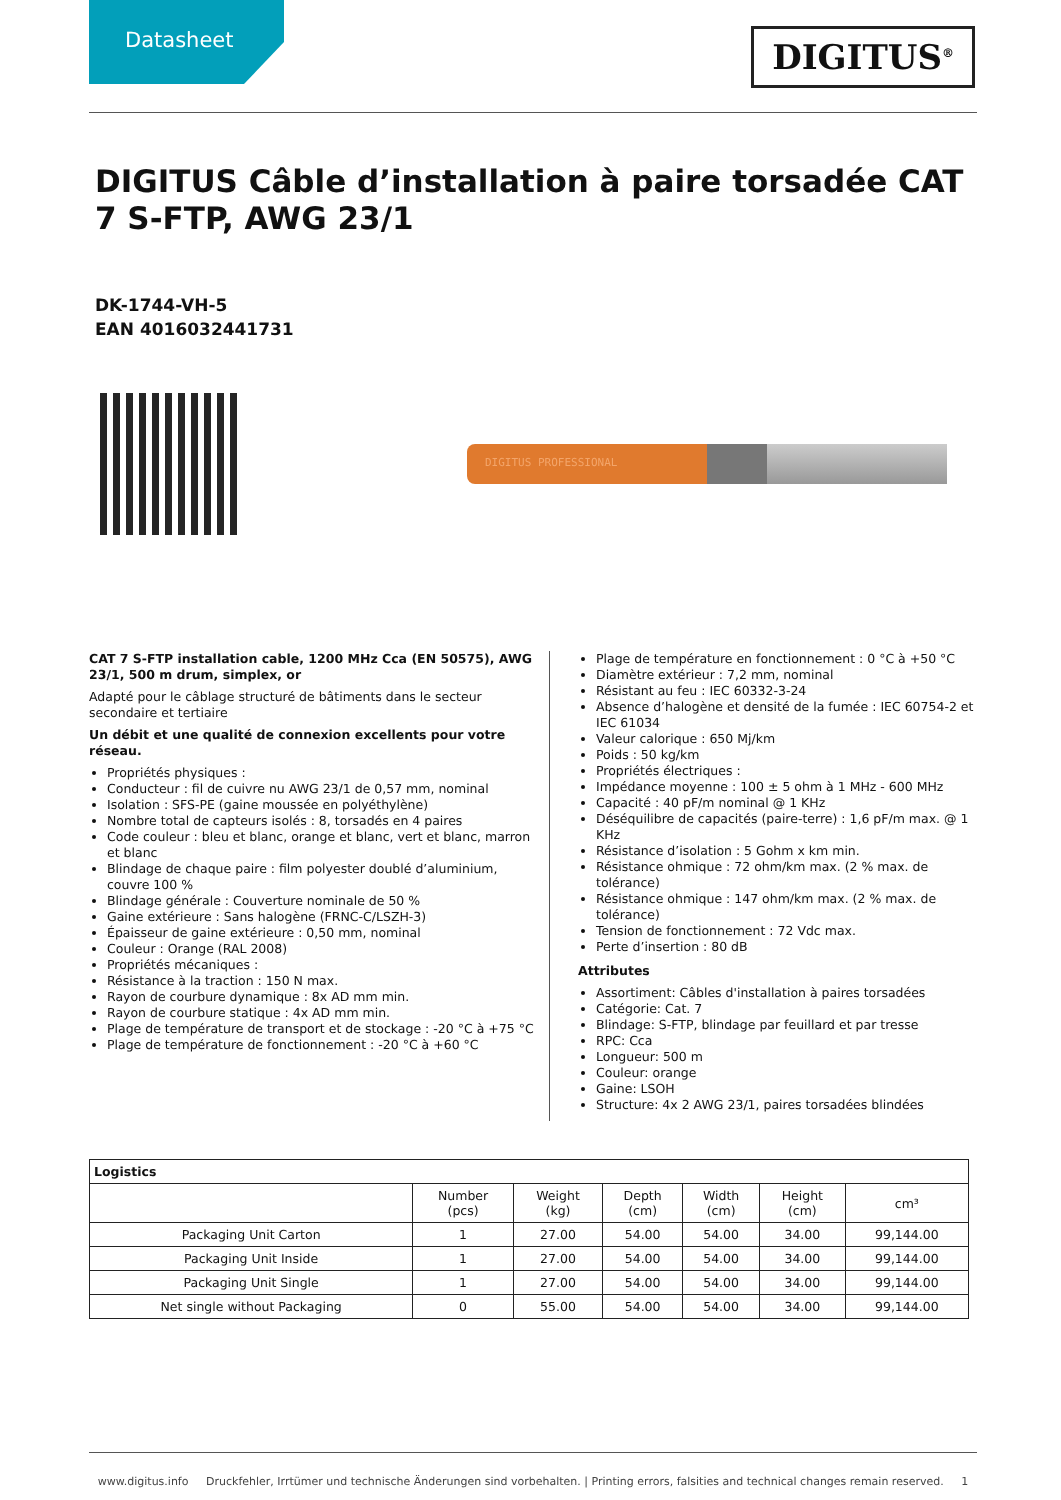Datasheet
DIGITUS<sup>®</sup>
DIGITUS Câble d’installation à paire torsadée CAT 7 S-FTP, AWG 23/1
DK-1744-VH-5
EAN 4016032441731
DIGITUS PROFESSIONAL
CAT 7 S-FTP installation cable, 1200 MHz Cca (EN 50575), AWG 23/1, 500 m drum, simplex, or
Adapté pour le câblage structuré de bâtiments dans le secteur secondaire et tertiaire
Un débit et une qualité de connexion excellents pour votre réseau.
Propriétés physiques :
Conducteur : fil de cuivre nu AWG 23/1 de 0,57 mm, nominal
Isolation : SFS-PE (gaine moussée en polyéthylène)
Nombre total de capteurs isolés : 8, torsadés en 4 paires
Code couleur : bleu et blanc, orange et blanc, vert et blanc, marron et blanc
Blindage de chaque paire : film polyester doublé d’aluminium, couvre 100 %
Blindage générale : Couverture nominale de 50 %
Gaine extérieure : Sans halogène (FRNC-C/LSZH-3)
Épaisseur de gaine extérieure : 0,50 mm, nominal
Couleur : Orange (RAL 2008)
Propriétés mécaniques :
Résistance à la traction : 150 N max.
Rayon de courbure dynamique : 8x AD mm min.
Rayon de courbure statique : 4x AD mm min.
Plage de température de transport et de stockage : -20 °C à +75 °C
Plage de température de fonctionnement : -20 °C à +60 °C
Plage de température en fonctionnement : 0 °C à +50 °C
Diamètre extérieur : 7,2 mm, nominal
Résistant au feu : IEC 60332-3-24
Absence d’halogène et densité de la fumée : IEC 60754-2 et IEC 61034
Valeur calorique : 650 Mj/km
Poids : 50 kg/km
Propriétés électriques :
Impédance moyenne : 100 ± 5 ohm à 1 MHz - 600 MHz
Capacité : 40 pF/m nominal @ 1 KHz
Déséquilibre de capacités (paire-terre) : 1,6 pF/m max. @ 1 KHz
Résistance d’isolation : 5 Gohm x km min.
Résistance ohmique : 72 ohm/km max. (2 % max. de tolérance)
Résistance ohmique : 147 ohm/km max. (2 % max. de tolérance)
Tension de fonctionnement : 72 Vdc max.
Perte d’insertion : 80 dB
Attributes
Assortiment: Câbles d'installation à paires torsadées
Catégorie: Cat. 7
Blindage: S-FTP, blindage par feuillard et par tresse
RPC: Cca
Longueur: 500 m
Couleur: orange
Gaine: LSOH
Structure: 4x 2 AWG 23/1, paires torsadées blindées
| Logistics | | | | | | |
| --- | --- | --- | --- | --- | --- | --- |
| | Number (pcs) | Weight (kg) | Depth (cm) | Width (cm) | Height (cm) | cm³ |
| Packaging Unit Carton | 1 | 27.00 | 54.00 | 54.00 | 34.00 | 99,144.00 |
| Packaging Unit Inside | 1 | 27.00 | 54.00 | 54.00 | 34.00 | 99,144.00 |
| Packaging Unit Single | 1 | 27.00 | 54.00 | 54.00 | 34.00 | 99,144.00 |
| Net single without Packaging | 0 | 55.00 | 54.00 | 54.00 | 34.00 | 99,144.00 |
www.digitus.info Druckfehler, Irrtümer und technische Änderungen sind vorbehalten. | Printing errors, falsities and technical changes remain reserved. 1